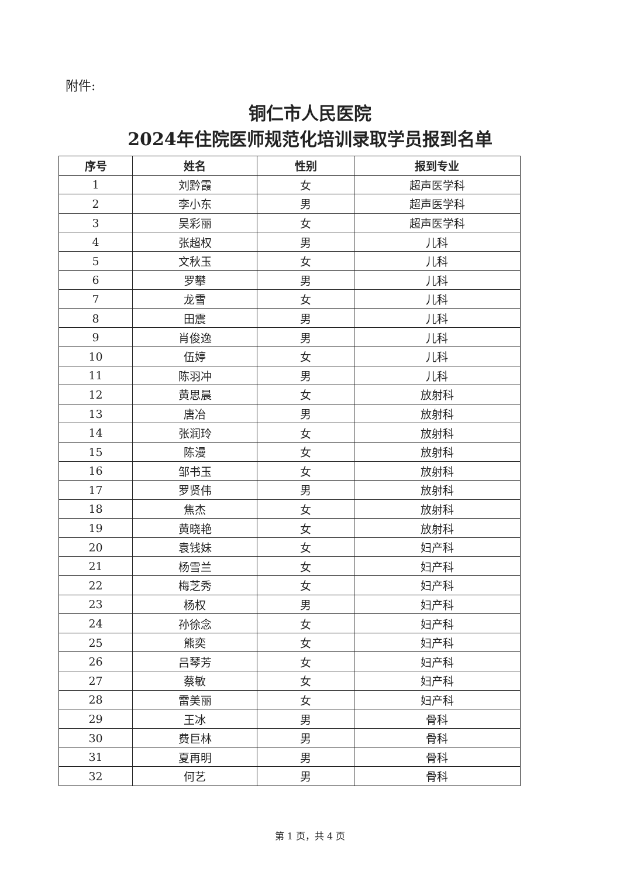附件:
铜仁市人民医院
2024年住院医师规范化培训录取学员报到名单
| 序号 | 姓名 | 性别 | 报到专业 |
| --- | --- | --- | --- |
| 1 | 刘黔霞 | 女 | 超声医学科 |
| 2 | 李小东 | 男 | 超声医学科 |
| 3 | 吴彩丽 | 女 | 超声医学科 |
| 4 | 张超权 | 男 | 儿科 |
| 5 | 文秋玉 | 女 | 儿科 |
| 6 | 罗攀 | 男 | 儿科 |
| 7 | 龙雪 | 女 | 儿科 |
| 8 | 田震 | 男 | 儿科 |
| 9 | 肖俊逸 | 男 | 儿科 |
| 10 | 伍婷 | 女 | 儿科 |
| 11 | 陈羽冲 | 男 | 儿科 |
| 12 | 黄思晨 | 女 | 放射科 |
| 13 | 唐冶 | 男 | 放射科 |
| 14 | 张润玲 | 女 | 放射科 |
| 15 | 陈漫 | 女 | 放射科 |
| 16 | 邹书玉 | 女 | 放射科 |
| 17 | 罗贤伟 | 男 | 放射科 |
| 18 | 焦杰 | 女 | 放射科 |
| 19 | 黄晓艳 | 女 | 放射科 |
| 20 | 袁钱妹 | 女 | 妇产科 |
| 21 | 杨雪兰 | 女 | 妇产科 |
| 22 | 梅芝秀 | 女 | 妇产科 |
| 23 | 杨权 | 男 | 妇产科 |
| 24 | 孙徐念 | 女 | 妇产科 |
| 25 | 熊奕 | 女 | 妇产科 |
| 26 | 吕琴芳 | 女 | 妇产科 |
| 27 | 蔡敏 | 女 | 妇产科 |
| 28 | 雷美丽 | 女 | 妇产科 |
| 29 | 王冰 | 男 | 骨科 |
| 30 | 费巨林 | 男 | 骨科 |
| 31 | 夏再明 | 男 | 骨科 |
| 32 | 何艺 | 男 | 骨科 |
第 1 页，共 4 页